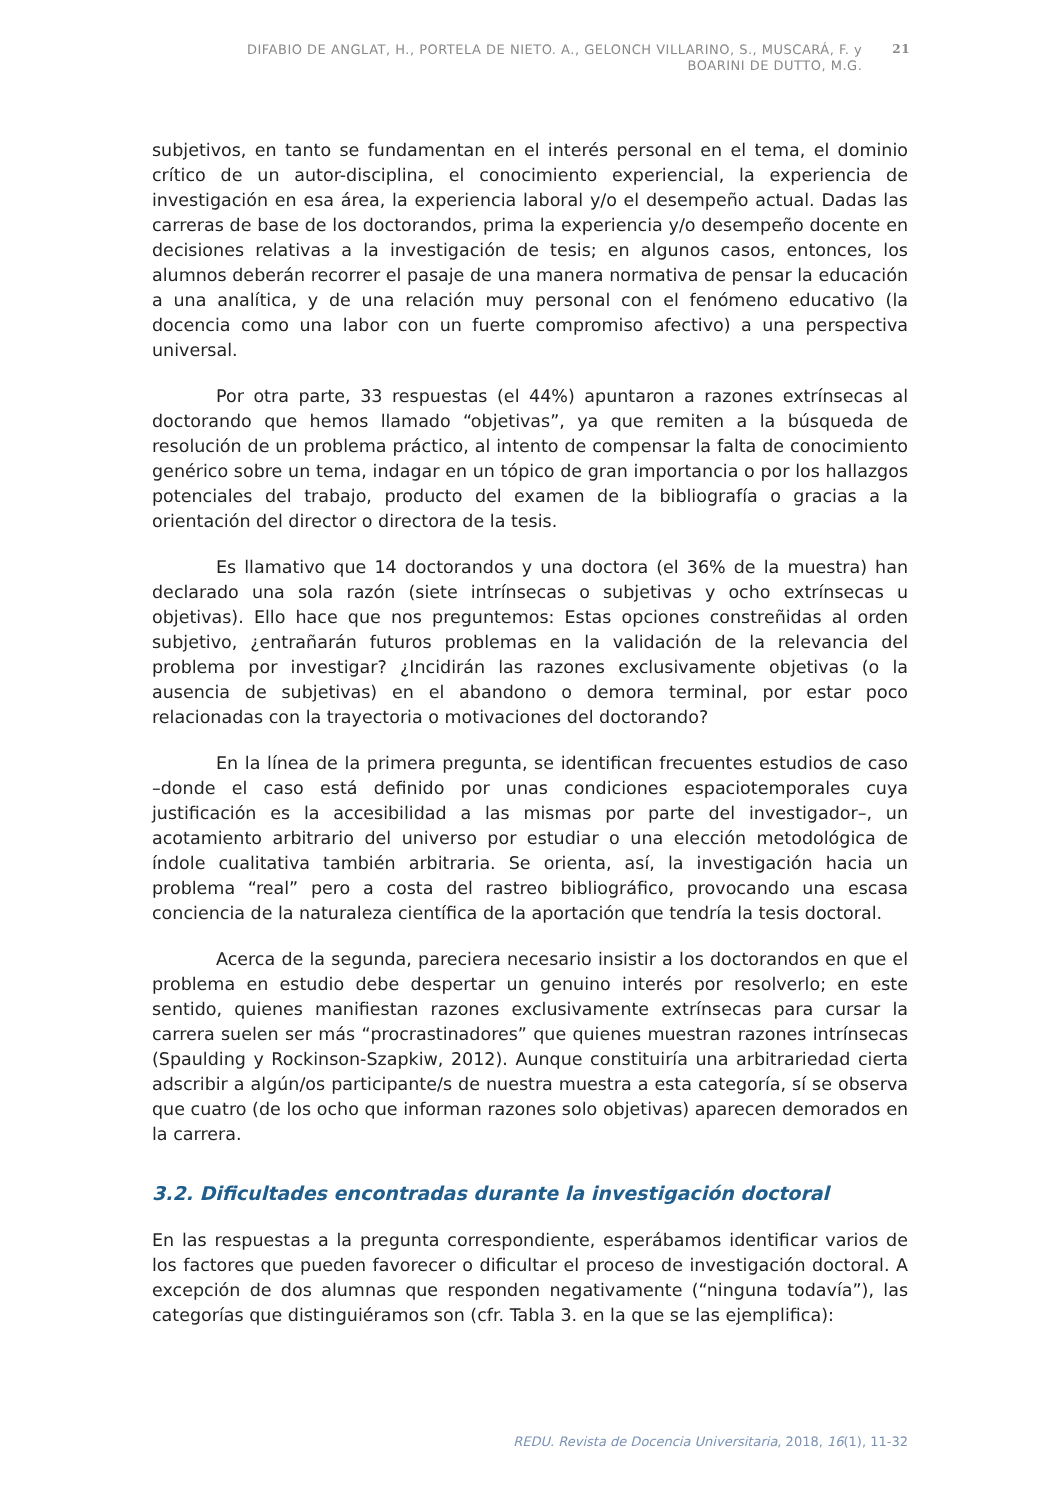DIFABIO DE ANGLAT, H., PORTELA DE NIETO. A., GELONCH VILLARINO, S., MUSCARÁ, F. y
BOARINI DE DUTTO, M.G.
21
subjetivos, en tanto se fundamentan en el interés personal en el tema, el dominio crítico de un autor-disciplina, el conocimiento experiencial, la experiencia de investigación en esa área, la experiencia laboral y/o el desempeño actual. Dadas las carreras de base de los doctorandos, prima la experiencia y/o desempeño docente en decisiones relativas a la investigación de tesis; en algunos casos, entonces, los alumnos deberán recorrer el pasaje de una manera normativa de pensar la educación a una analítica, y de una relación muy personal con el fenómeno educativo (la docencia como una labor con un fuerte compromiso afectivo) a una perspectiva universal.
Por otra parte, 33 respuestas (el 44%) apuntaron a razones extrínsecas al doctorando que hemos llamado “objetivas”, ya que remiten a la búsqueda de resolución de un problema práctico, al intento de compensar la falta de conocimiento genérico sobre un tema, indagar en un tópico de gran importancia o por los hallazgos potenciales del trabajo, producto del examen de la bibliografía o gracias a la orientación del director o directora de la tesis.
Es llamativo que 14 doctorandos y una doctora (el 36% de la muestra) han declarado una sola razón (siete intrínsecas o subjetivas y ocho extrínsecas u objetivas). Ello hace que nos preguntemos: Estas opciones constreñidas al orden subjetivo, ¿entrañarán futuros problemas en la validación de la relevancia del problema por investigar? ¿Incidirán las razones exclusivamente objetivas (o la ausencia de subjetivas) en el abandono o demora terminal, por estar poco relacionadas con la trayectoria o motivaciones del doctorando?
En la línea de la primera pregunta, se identifican frecuentes estudios de caso –donde el caso está definido por unas condiciones espaciotemporales cuya justificación es la accesibilidad a las mismas por parte del investigador–, un acotamiento arbitrario del universo por estudiar o una elección metodológica de índole cualitativa también arbitraria. Se orienta, así, la investigación hacia un problema “real” pero a costa del rastreo bibliográfico, provocando una escasa conciencia de la naturaleza científica de la aportación que tendría la tesis doctoral.
Acerca de la segunda, pareciera necesario insistir a los doctorandos en que el problema en estudio debe despertar un genuino interés por resolverlo; en este sentido, quienes manifiestan razones exclusivamente extrínsecas para cursar la carrera suelen ser más “procrastinadores” que quienes muestran razones intrínsecas (Spaulding y Rockinson-Szapkiw, 2012). Aunque constituiría una arbitrariedad cierta adscribir a algún/os participante/s de nuestra muestra a esta categoría, sí se observa que cuatro (de los ocho que informan razones solo objetivas) aparecen demorados en la carrera.
3.2. Dificultades encontradas durante la investigación doctoral
En las respuestas a la pregunta correspondiente, esperábamos identificar varios de los factores que pueden favorecer o dificultar el proceso de investigación doctoral. A excepción de dos alumnas que responden negativamente (“ninguna todavía”), las categorías que distinguiéramos son (cfr. Tabla 3. en la que se las ejemplifica):
REDU. Revista de Docencia Universitaria, 2018, 16(1), 11-32